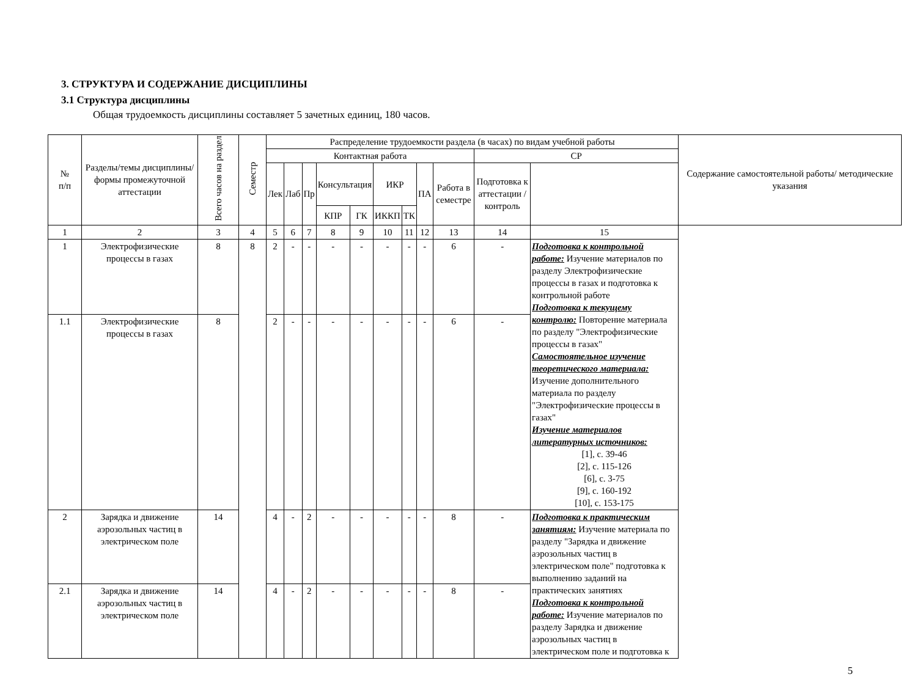3. СТРУКТУРА И СОДЕРЖАНИЕ ДИСЦИПЛИНЫ
3.1 Структура дисциплины
Общая трудоемкость дисциплины составляет 5 зачетных единиц, 180 часов.
| № п/п | Разделы/темы дисциплины/формы промежуточной аттестации | Всего часов на раздел | Семестр | Распределение трудоемкости раздела (в часах) по видам учебной работы | | | | | | | | | | | Содержание самостоятельной работы/ методические указания |
| --- | --- | --- | --- | --- | --- | --- | --- | --- | --- | --- | --- | --- | --- | --- | --- |
| | | | | Контактная работа | | | | | | | | | СР | | |
| | | | | Лек | Лаб | Пр | Консультация | | ИКР | | ПА | Работа в семестре | Подготовка к аттестации /контроль | | |
| | | | | | | | КПР | ГК | ИККП | ТК | | | | | |
| 1 | 2 | 3 | 4 | 5 | 6 | 7 | 8 | 9 | 10 | 11 | 12 | 13 | 14 | 15 | |
| 1 | Электрофизические процессы в газах | 8 | 8 | 2 | - | - | - | - | - | - | - | 6 | - | Подготовка к контрольной работе: Изучение материалов по разделу Электрофизические процессы в газах и подготовка к контрольной работе Подготовка к текущему контролю: Повторение материала по разделу "Электрофизические процессы в газах" Самостоятельное изучение теоретического материала: Изучение дополнительного материала по разделу "Электрофизические процессы в газах" Изучение материалов литературных источников: [1], с. 39-46 [2], с. 115-126 [6], с. 3-75 [9], с. 160-192 [10], с. 153-175 | |
| 1.1 | Электрофизические процессы в газах | 8 | | 2 | - | - | - | - | - | - | - | 6 | - | | |
| 2 | Зарядка и движение аэрозольных частиц в электрическом поле | 14 | | 4 | - | 2 | - | - | - | - | - | 8 | - | Подготовка к практическим занятиям: Изучение материала по разделу "Зарядка и движение аэрозольных частиц в электрическом поле" подготовка к выполнению заданий на практических занятиях Подготовка к контрольной работе: Изучение материалов по разделу Зарядка и движение аэрозольных частиц в электрическом поле и подготовка к | |
| 2.1 | Зарядка и движение аэрозольных частиц в электрическом поле | 14 | | 4 | - | 2 | - | - | - | - | - | 8 | - | | |
5